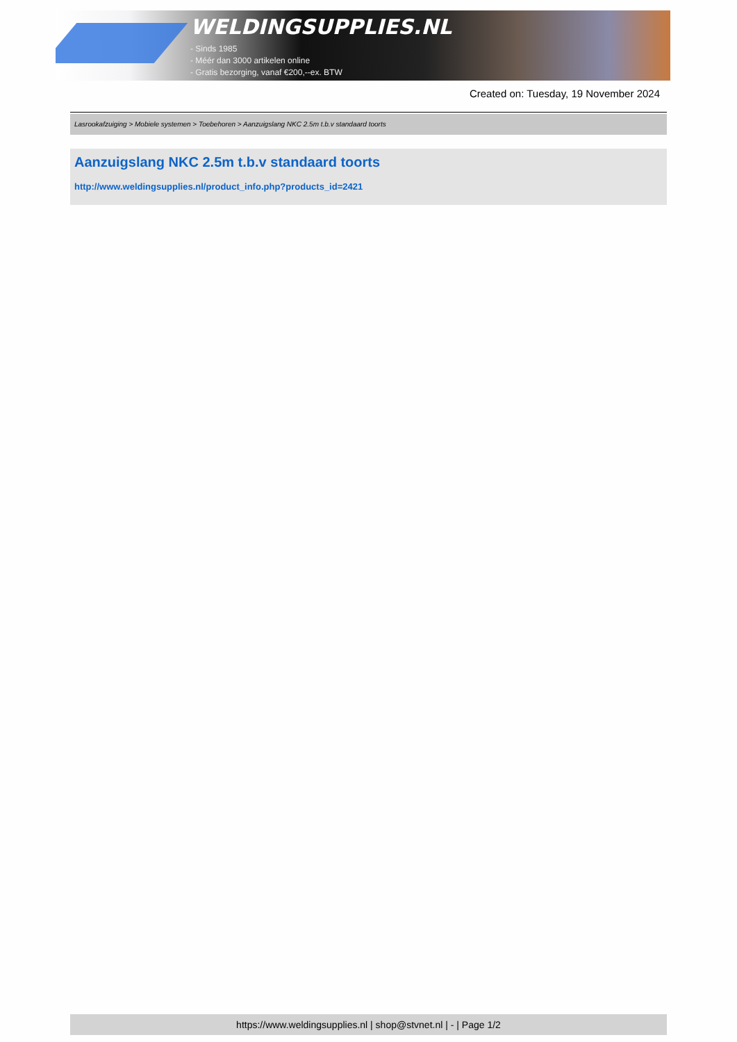WELDINGSUPPLIES.NL
- Sinds 1985
- Méér dan 3000 artikelen online
- Gratis bezorging, vanaf €200,--ex. BTW
Created on: Tuesday, 19 November 2024
Lasrookafzuiging > Mobiele systemen > Toebehoren > Aanzuigslang NKC 2.5m t.b.v standaard toorts
Aanzuigslang NKC 2.5m t.b.v standaard toorts
http://www.weldingsupplies.nl/product_info.php?products_id=2421
https://www.weldingsupplies.nl | shop@stvnet.nl | - | Page 1/2